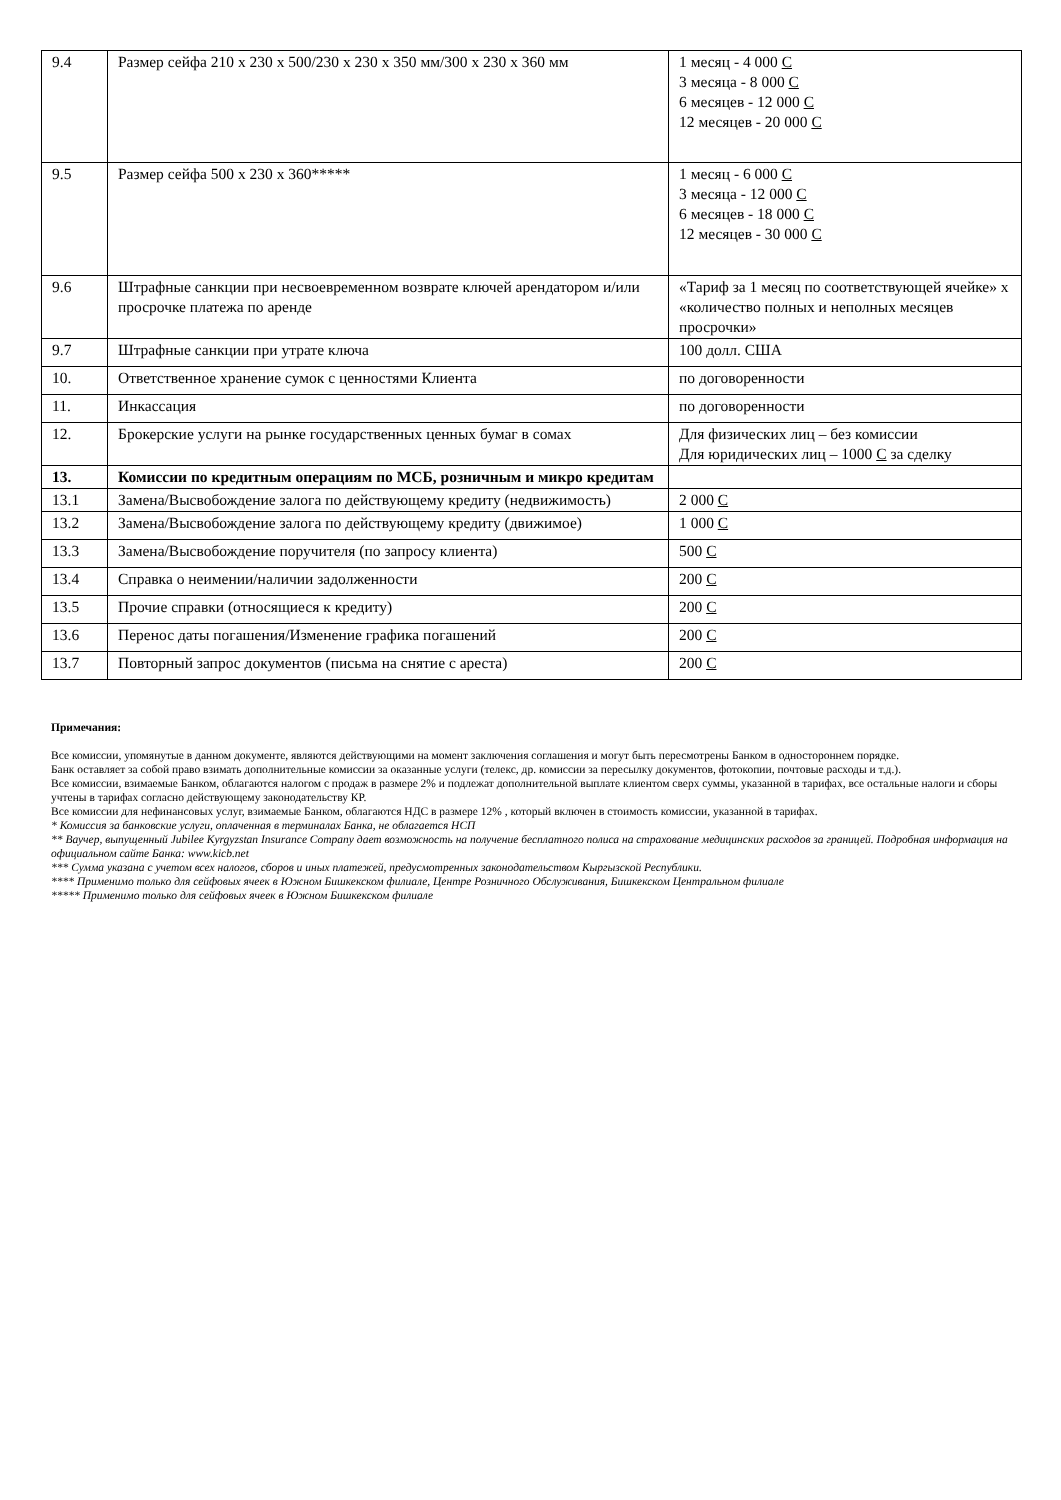| 9.4 | Размер сейфа 210 х 230 х 500/230 х 230 х 350 мм/300 х 230 х 360 мм | 1 месяц - 4 000 С 3 месяца - 8 000 С 6 месяцев - 12 000 С 12 месяцев - 20 000 С |
| 9.5 | Размер сейфа 500 х 230 х 360***** | 1 месяц - 6 000 С 3 месяца - 12 000 С 6 месяцев - 18 000 С 12 месяцев - 30 000 С |
| 9.6 | Штрафные санкции при несвоевременном возврате ключей арендатором и/или просрочке платежа по аренде | «Тариф за 1 месяц по соответствующей ячейке» х «количество полных и неполных месяцев просрочки» |
| 9.7 | Штрафные санкции при утрате ключа | 100 долл. США |
| 10. | Ответственное хранение сумок с ценностями Клиента | по договоренности |
| 11. | Инкассация | по договоренности |
| 12. | Брокерские услуги на рынке государственных ценных бумаг в сомах | Для физических лиц – без комиссии Для юридических лиц – 1000 С за сделку |
| 13. | Комиссии по кредитным операциям по МСБ, розничным и микро кредитам | |
| 13.1 | Замена/Высвобождение залога по действующему кредиту (недвижимость) | 2 000 С |
| 13.2 | Замена/Высвобождение залога по действующему кредиту (движимое) | 1 000 С |
| 13.3 | Замена/Высвобождение поручителя (по запросу клиента) | 500 С |
| 13.4 | Справка о неимении/наличии задолженности | 200 С |
| 13.5 | Прочие справки (относящиеся к кредиту) | 200 С |
| 13.6 | Перенос даты погашения/Изменение графика погашений | 200 С |
| 13.7 | Повторный запрос документов (письма на снятие с ареста) | 200 С |
Примечания:
Все комиссии, упомянутые в данном документе, являются действующими на момент заключения соглашения и могут быть пересмотрены Банком в одностороннем порядке.
Банк оставляет за собой право взимать дополнительные комиссии за оказанные услуги (телекс, др. комиссии за пересылку документов, фотокопии, почтовые расходы и т.д.).
Все комиссии, взимаемые Банком, облагаются налогом с продаж в размере 2% и подлежат дополнительной выплате клиентом сверх суммы, указанной в тарифах, все остальные налоги и сборы учтены в тарифах согласно действующему законодательству КР.
Все комиссии для нефинансовых услуг, взимаемые Банком, облагаются НДС в размере 12% , который включен в стоимость комиссии, указанной в тарифах.
* Комиссия за банковские услуги, оплаченная в терминалах Банка, не облагается НСП
** Ваучер, выпущенный Jubilee Kyrgyzstan Insurance Company дает возможность на получение бесплатного полиса на страхование медицинских расходов за границей. Подробная информация на официальном сайте Банка: www.kicb.net
*** Сумма указана с учетом всех налогов, сборов и иных платежей, предусмотренных законодательством Кыргызской Республики.
**** Применимо только для сейфовых ячеек в Южном Бишкекском филиале, Центре Розничного Обслуживания, Бишкекском Центральном филиале
***** Применимо только для сейфовых ячеек в Южном Бишкекском филиале